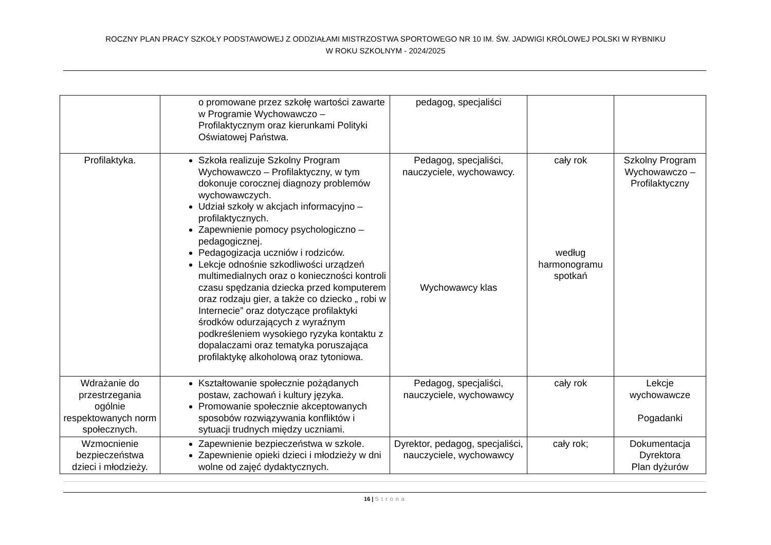ROCZNY PLAN PRACY SZKOŁY PODSTAWOWEJ Z ODDZIAŁAMI MISTRZOSTWA SPORTOWEGO NR 10 IM. ŚW. JADWIGI KRÓLOWEJ POLSKI W RYBNIKU
W ROKU SZKOLNYM - 2024/2025
| | o promowane przez szkołę wartości zawarte w Programie Wychowawczo – Profilaktycznym oraz kierunkami Polityki Oświatowej Państwa. | pedagog, specjaliści | | |
| Profilaktyka. | Szkoła realizuje Szkolny Program Wychowawczo – Profilaktyczny, w tym dokonuje corocznej diagnozy problemów wychowawczych. Udział szkoły w akcjach informacyjno – profilaktycznych. Zapewnienie pomocy psychologiczno – pedagogicznej. Pedagogizacja uczniów i rodziców. Lekcje odnośnie szkodliwości urządzeń multimedialnych oraz o konieczności kontroli czasu spędzania dziecka przed komputerem oraz rodzaju gier, a także co dziecko „ robi w Internecie” oraz dotyczące profilaktyki środków odurzających z wyraźnym podkreśleniem wysokiego ryzyka kontaktu z dopalaczami oraz tematyka poruszająca profilaktykę alkoholową oraz tytoniowa. | Pedagog, specjaliści, nauczyciele, wychowawcy. Wychowawcy klas | cały rok według harmonogramu spotkań | Szkolny Program Wychowawczo – Profilaktyczny |
| Wdrażanie do przestrzegania ogólnie respektowanych norm społecznych. | Kształtowanie społecznie pożądanych postaw, zachowań i kultury języka. Promowanie społecznie akceptowanych sposobów rozwiązywania konfliktów i sytuacji trudnych między uczniami. | Pedagog, specjaliści, nauczyciele, wychowawcy | cały rok | Lekcje wychowawcze Pogadanki |
| Wzmocnienie bezpieczeństwa dzieci i młodzieży. | Zapewnienie bezpieczeństwa w szkole. Zapewnienie opieki dzieci i młodzieży w dni wolne od zajęć dydaktycznych. | Dyrektor, pedagog, specjaliści, nauczyciele, wychowawcy | cały rok; | Dokumentacja Dyrektora Plan dyżurów |
16 | Strona